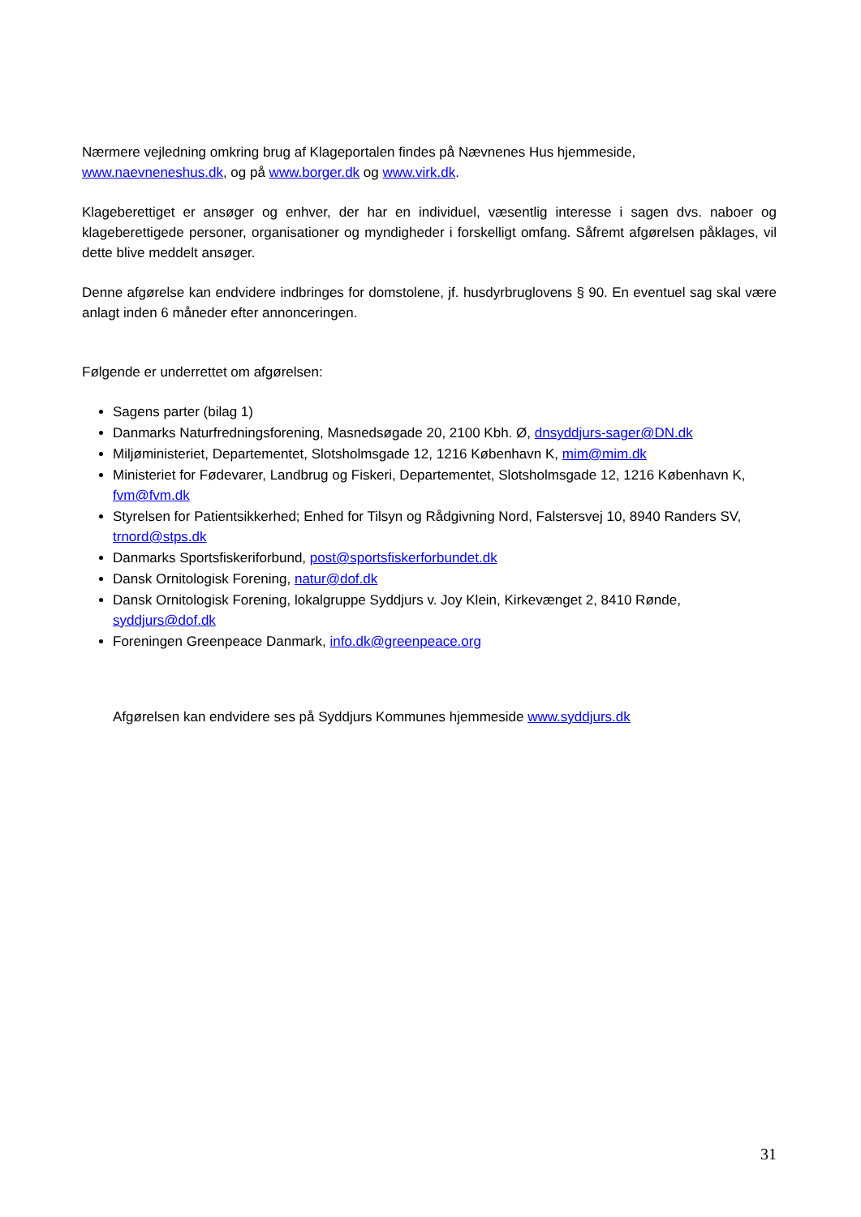Nærmere vejledning omkring brug af Klageportalen findes på Nævnenes Hus hjemmeside, www.naevneneshus.dk, og på www.borger.dk og www.virk.dk.
Klageberettiget er ansøger og enhver, der har en individuel, væsentlig interesse i sagen dvs. naboer og klageberettigede personer, organisationer og myndigheder i forskelligt omfang. Såfremt afgørelsen påklages, vil dette blive meddelt ansøger.
Denne afgørelse kan endvidere indbringes for domstolene, jf. husdyrbruglovens § 90. En eventuel sag skal være anlagt inden 6 måneder efter annonceringen.
Følgende er underrettet om afgørelsen:
Sagens parter (bilag 1)
Danmarks Naturfredningsforening, Masnedsøgade 20, 2100 Kbh. Ø, dnsyddjurs-sager@DN.dk
Miljøministeriet, Departementet, Slotsholmsgade 12, 1216 København K, mim@mim.dk
Ministeriet for Fødevarer, Landbrug og Fiskeri, Departementet, Slotsholmsgade 12, 1216 København K, fvm@fvm.dk
Styrelsen for Patientsikkerhed; Enhed for Tilsyn og Rådgivning Nord, Falstersvej 10, 8940 Randers SV, trnord@stps.dk
Danmarks Sportsfiskeriforbund, post@sportsfiskerforbundet.dk
Dansk Ornitologisk Forening, natur@dof.dk
Dansk Ornitologisk Forening, lokalgruppe Syddjurs v. Joy Klein, Kirkevænget 2, 8410 Rønde, syddjurs@dof.dk
Foreningen Greenpeace Danmark, info.dk@greenpeace.org
Afgørelsen kan endvidere ses på Syddjurs Kommunes hjemmeside www.syddjurs.dk
31